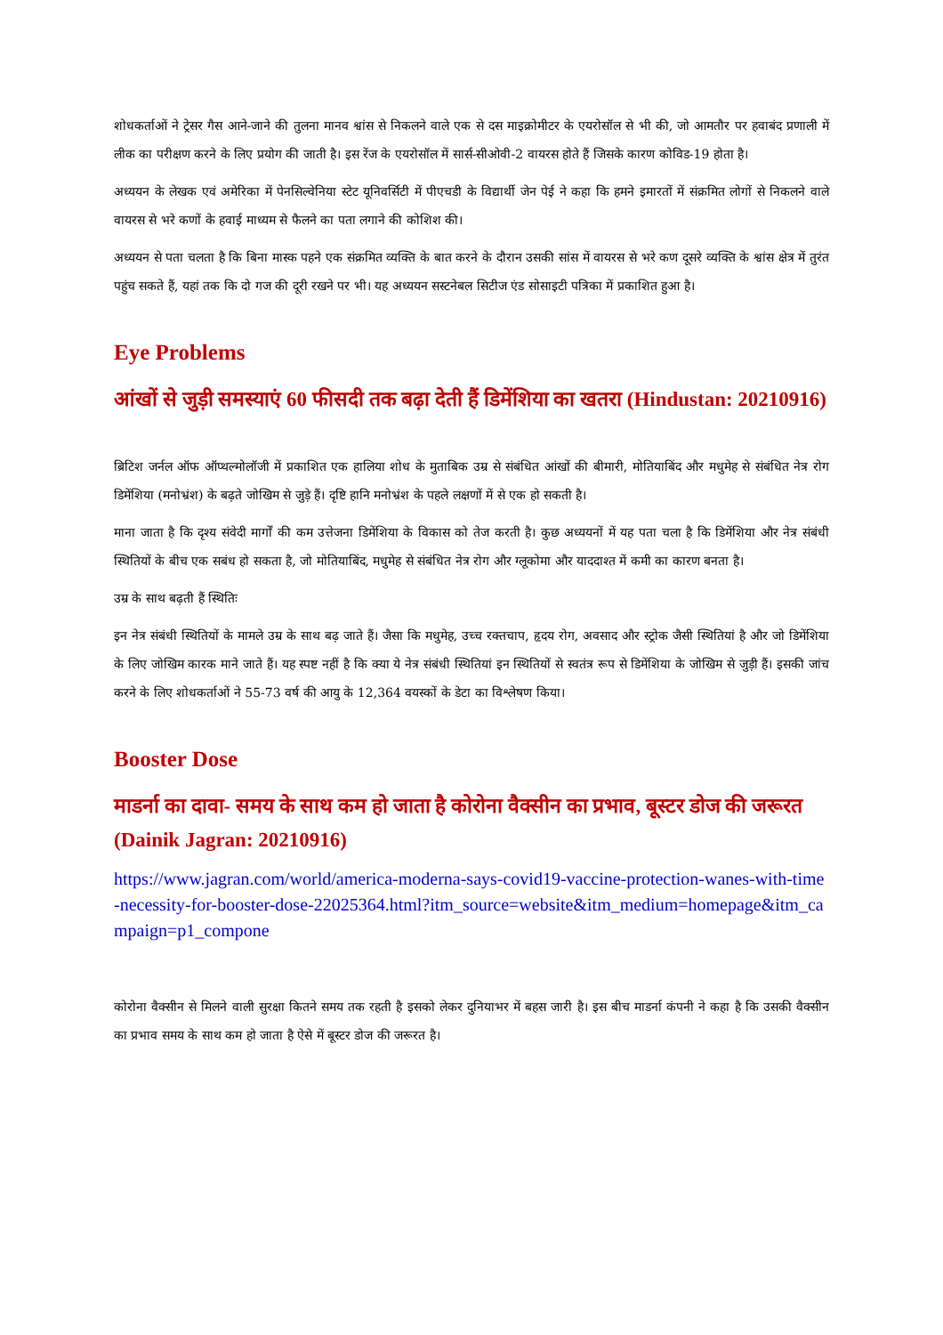शोधकर्ताओं ने ट्रेसर गैस आने-जाने की तुलना मानव श्वांस से निकलने वाले एक से दस माइक्रोमीटर के एयरोसॉल से भी की, जो आमतौर पर हवाबंद प्रणाली में लीक का परीक्षण करने के लिए प्रयोग की जाती है। इस रेंज के एयरोसॉल में सार्स-सीओवी-2 वायरस होते हैं जिसके कारण कोविड-19 होता है।
अध्ययन के लेखक एवं अमेरिका में पेनसिल्वेनिया स्टेट यूनिवर्सिटी में पीएचडी के विद्यार्थी जेन पेई ने कहा कि हमने इमारतों में संक्रमित लोगों से निकलने वाले वायरस से भरे कणों के हवाई माध्यम से फैलने का पता लगाने की कोशिश की।
अध्ययन से पता चलता है कि बिना मास्क पहने एक संक्रमित व्यक्ति के बात करने के दौरान उसकी सांस में वायरस से भरे कण दूसरे व्यक्ति के श्वांस क्षेत्र में तुरंत पहुंच सकते हैं, यहां तक कि दो गज की दूरी रखने पर भी। यह अध्ययन सस्टनेबल सिटीज एंड सोसाइटी पत्रिका में प्रकाशित हुआ है।
Eye Problems
आंखों से जुड़ी समस्याएं 60 फीसदी तक बढ़ा देती हैं डिमेंशिया का खतरा (Hindustan: 20210916)
ब्रिटिश जर्नल ऑफ ऑप्थल्मोलॉजी में प्रकाशित एक हालिया शोध के मुताबिक उम्र से संबंधित आंखों की बीमारी, मोतियाबिंद और मधुमेह से संबंधित नेत्र रोग डिमेंशिया (मनोभ्रंश) के बढ़ते जोखिम से जुड़े हैं। दृष्टि हानि मनोभ्रंश के पहले लक्षणों में से एक हो सकती है।
माना जाता है कि दृश्य संवेदी मार्गों की कम उत्तेजना डिमेंशिया के विकास को तेज करती है। कुछ अध्ययनों में यह पता चला है कि डिमेंशिया और नेत्र संबंधी स्थितियों के बीच एक सबंध हो सकता है, जो मोतियाबिंद, मधुमेह से संबंधित नेत्र रोग और ग्लूकोमा और याददाश्त में कमी का कारण बनता है।
उम्र के साथ बढ़ती हैं स्थितिः
इन नेत्र संबंधी स्थितियों के मामले उम्र के साथ बढ़ जाते हैं। जैसा कि मधुमेह, उच्च रक्तचाप, हृदय रोग, अवसाद और स्ट्रोक जैसी स्थितियां है और जो डिमेंशिया के लिए जोखिम कारक माने जाते हैं। यह स्पष्ट नहीं है कि क्या ये नेत्र संबंधी स्थितियां इन स्थितियों से स्वतंत्र रूप से डिमेंशिया के जोखिम से जुड़ी हैं। इसकी जांच करने के लिए शोधकर्ताओं ने 55-73 वर्ष की आयु के 12,364 वयस्कों के डेटा का विश्लेषण किया।
Booster Dose
माडर्ना का दावा- समय के साथ कम हो जाता है कोरोना वैक्सीन का प्रभाव, बूस्टर डोज की जरूरत (Dainik Jagran: 20210916)
https://www.jagran.com/world/america-moderna-says-covid19-vaccine-protection-wanes-with-time-necessity-for-booster-dose-22025364.html?itm_source=website&itm_medium=homepage&itm_campaign=p1_compone
कोरोना वैक्सीन से मिलने वाली सुरक्षा कितने समय तक रहती है इसको लेकर दुनियाभर में बहस जारी है। इस बीच माडर्ना कंपनी ने कहा है कि उसकी वैक्सीन का प्रभाव समय के साथ कम हो जाता है ऐसे में बूस्टर डोज की जरूरत है।